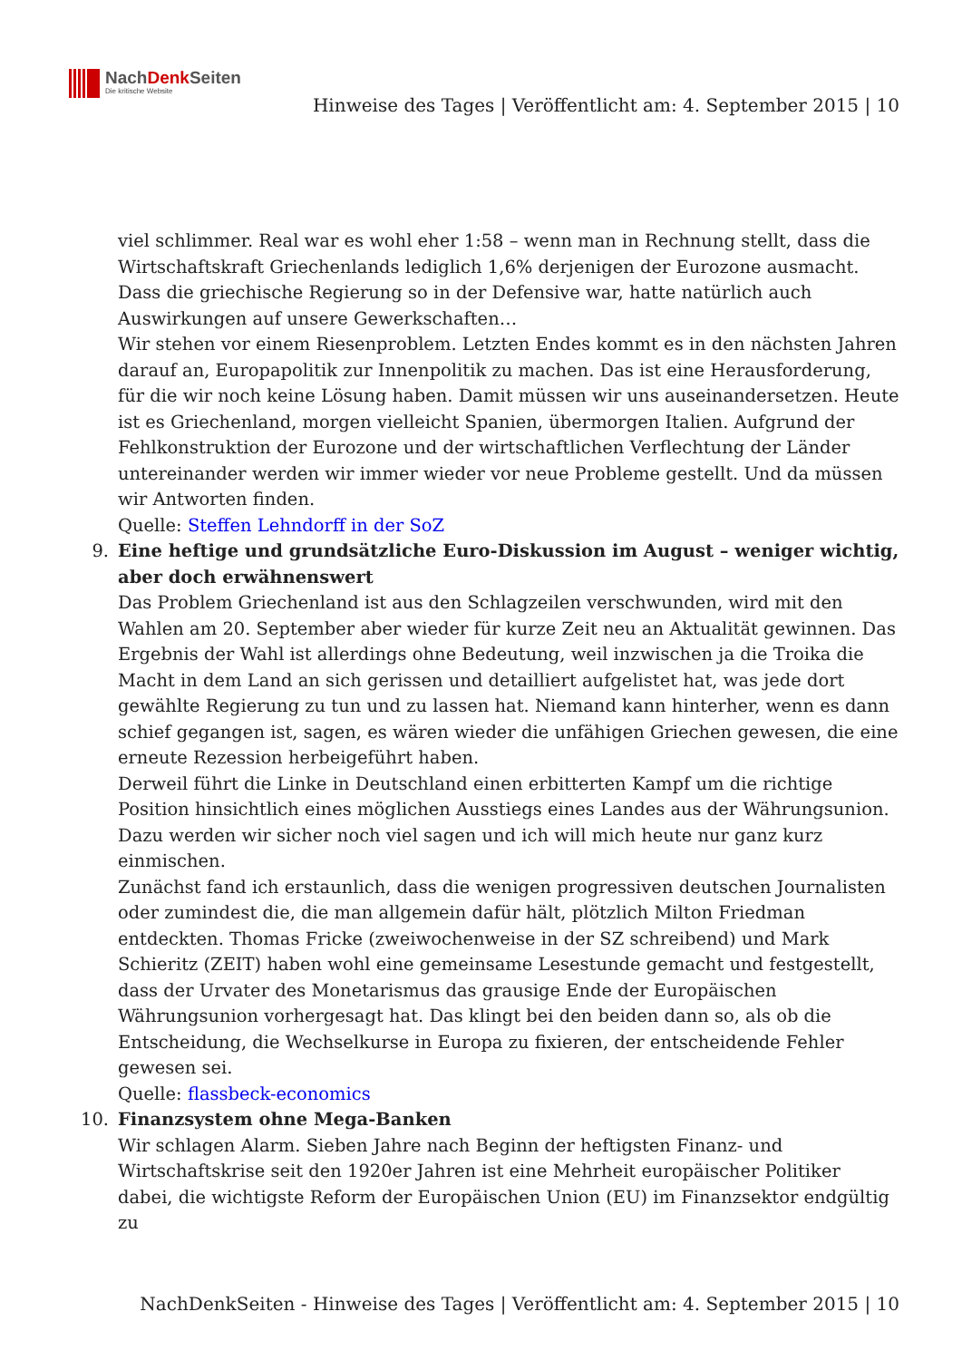NachDenk Seiten
Die kritische Website
Hinweise des Tages | Veröffentlicht am: 4. September 2015 | 10
viel schlimmer. Real war es wohl eher 1:58 – wenn man in Rechnung stellt, dass die Wirtschaftskraft Griechenlands lediglich 1,6% derjenigen der Eurozone ausmacht. Dass die griechische Regierung so in der Defensive war, hatte natürlich auch Auswirkungen auf unsere Gewerkschaften…
Wir stehen vor einem Riesenproblem. Letzten Endes kommt es in den nächsten Jahren darauf an, Europapolitik zur Innenpolitik zu machen. Das ist eine Herausforderung, für die wir noch keine Lösung haben. Damit müssen wir uns auseinandersetzen. Heute ist es Griechenland, morgen vielleicht Spanien, übermorgen Italien. Aufgrund der Fehlkonstruktion der Eurozone und der wirtschaftlichen Verflechtung der Länder untereinander werden wir immer wieder vor neue Probleme gestellt. Und da müssen wir Antworten finden.
Quelle: Steffen Lehndorff in der SoZ
9. Eine heftige und grundsätzliche Euro-Diskussion im August – weniger wichtig, aber doch erwähnenswert
Das Problem Griechenland ist aus den Schlagzeilen verschwunden, wird mit den Wahlen am 20. September aber wieder für kurze Zeit neu an Aktualität gewinnen. Das Ergebnis der Wahl ist allerdings ohne Bedeutung, weil inzwischen ja die Troika die Macht in dem Land an sich gerissen und detailliert aufgelistet hat, was jede dort gewählte Regierung zu tun und zu lassen hat. Niemand kann hinterher, wenn es dann schief gegangen ist, sagen, es wären wieder die unfähigen Griechen gewesen, die eine erneute Rezession herbeigeführt haben.
Derweil führt die Linke in Deutschland einen erbitterten Kampf um die richtige Position hinsichtlich eines möglichen Ausstiegs eines Landes aus der Währungsunion. Dazu werden wir sicher noch viel sagen und ich will mich heute nur ganz kurz einmischen.
Zunächst fand ich erstaunlich, dass die wenigen progressiven deutschen Journalisten oder zumindest die, die man allgemein dafür hält, plötzlich Milton Friedman entdeckten. Thomas Fricke (zweiwochenweise in der SZ schreibend) und Mark Schieritz (ZEIT) haben wohl eine gemeinsame Lesestunde gemacht und festgestellt, dass der Urvater des Monetarismus das grausige Ende der Europäischen Währungsunion vorhergesagt hat. Das klingt bei den beiden dann so, als ob die Entscheidung, die Wechselkurse in Europa zu fixieren, der entscheidende Fehler gewesen sei.
Quelle: flassbeck-economics
10. Finanzsystem ohne Mega-Banken
Wir schlagen Alarm. Sieben Jahre nach Beginn der heftigsten Finanz- und Wirtschaftskrise seit den 1920er Jahren ist eine Mehrheit europäischer Politiker dabei, die wichtigste Reform der Europäischen Union (EU) im Finanzsektor endgültig zu
NachDenkSeiten - Hinweise des Tages | Veröffentlicht am: 4. September 2015 | 10